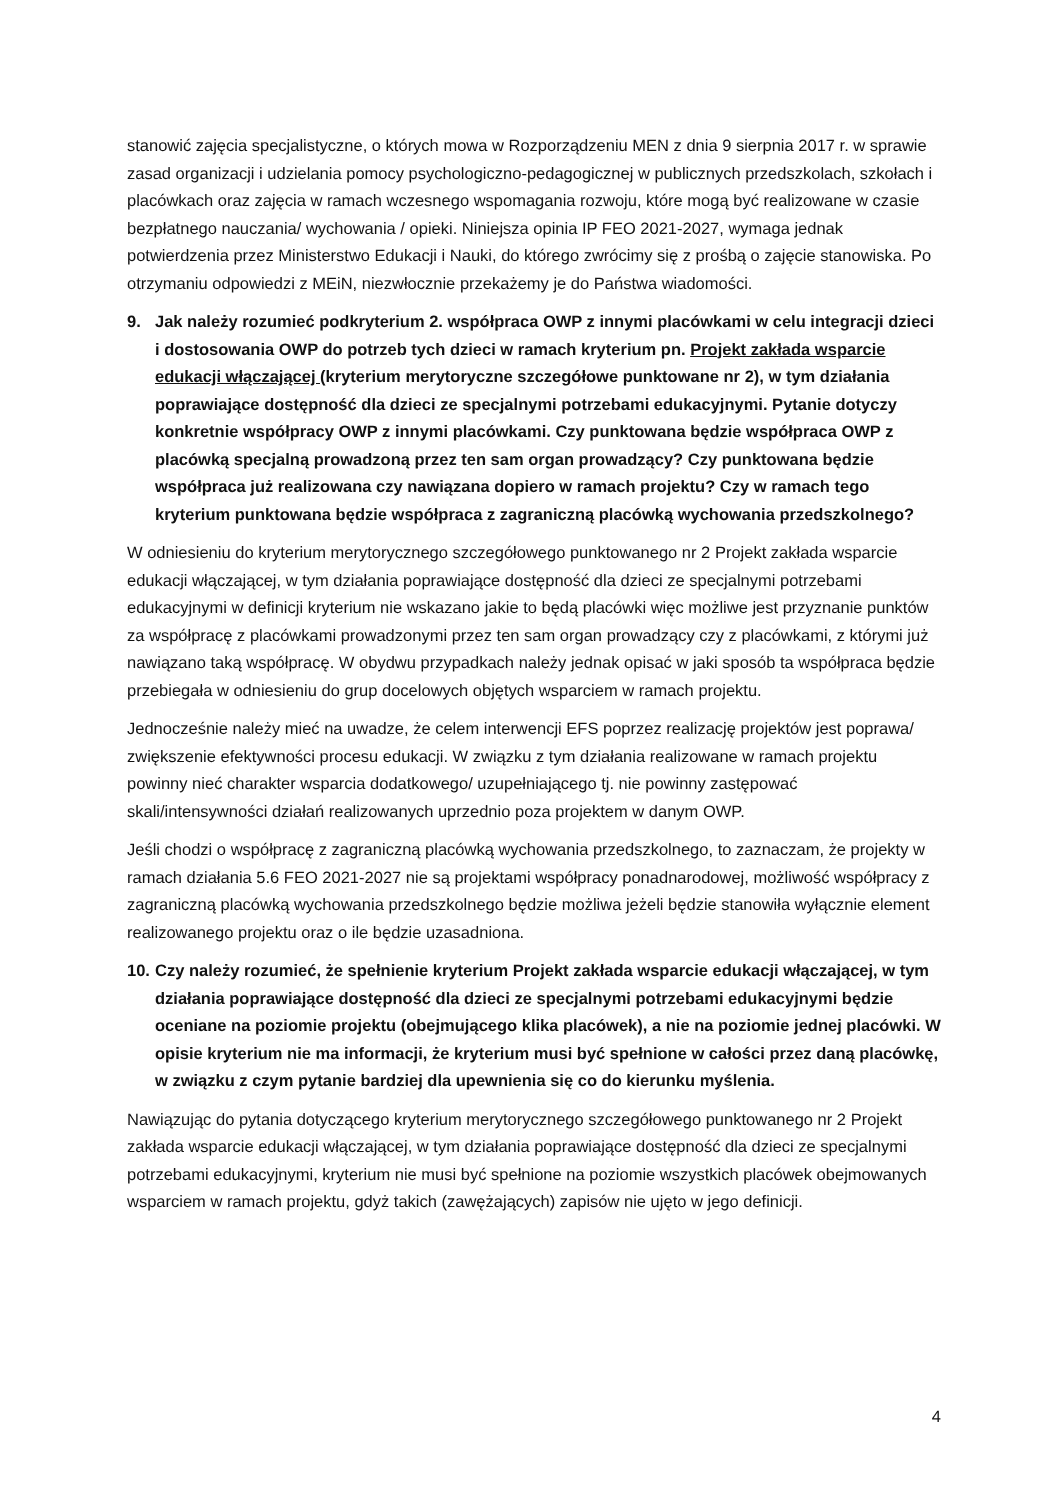stanowić zajęcia specjalistyczne, o których mowa w Rozporządzeniu MEN z dnia 9 sierpnia 2017 r. w sprawie zasad organizacji i udzielania pomocy psychologiczno-pedagogicznej w publicznych przedszkolach, szkołach i placówkach oraz zajęcia w ramach wczesnego wspomagania rozwoju, które mogą być realizowane w czasie bezpłatnego nauczania/ wychowania / opieki. Niniejsza opinia IP FEO 2021-2027, wymaga jednak potwierdzenia przez Ministerstwo Edukacji i Nauki, do którego zwrócimy się z prośbą o zajęcie stanowiska. Po otrzymaniu odpowiedzi z MEiN, niezwłocznie przekażemy je do Państwa wiadomości.
9. Jak należy rozumieć podkryterium 2. współpraca OWP z innymi placówkami w celu integracji dzieci i dostosowania OWP do potrzeb tych dzieci w ramach kryterium pn. Projekt zakłada wsparcie edukacji włączającej (kryterium merytoryczne szczegółowe punktowane nr 2), w tym działania poprawiające dostępność dla dzieci ze specjalnymi potrzebami edukacyjnymi. Pytanie dotyczy konkretnie współpracy OWP z innymi placówkami. Czy punktowana będzie współpraca OWP z placówką specjalną prowadzoną przez ten sam organ prowadzący? Czy punktowana będzie współpraca już realizowana czy nawiązana dopiero w ramach projektu? Czy w ramach tego kryterium punktowana będzie współpraca z zagraniczną placówką wychowania przedszkolnego?
W odniesieniu do kryterium merytorycznego szczegółowego punktowanego nr 2 Projekt zakłada wsparcie edukacji włączającej, w tym działania poprawiające dostępność dla dzieci ze specjalnymi potrzebami edukacyjnymi w definicji kryterium nie wskazano jakie to będą placówki więc możliwe jest przyznanie punktów za współpracę z placówkami prowadzonymi przez ten sam organ prowadzący czy z placówkami, z którymi już nawiązano taką współpracę. W obydwu przypadkach należy jednak opisać w jaki sposób ta współpraca będzie przebiegała w odniesieniu do grup docelowych objętych wsparciem w ramach projektu.
Jednocześnie należy mieć na uwadze, że celem interwencji EFS poprzez realizację projektów jest poprawa/ zwiększenie efektywności procesu edukacji. W związku z tym działania realizowane w ramach projektu powinny nieć charakter wsparcia dodatkowego/ uzupełniającego tj. nie powinny zastępować skali/intensywności działań realizowanych uprzednio poza projektem w danym OWP.
Jeśli chodzi o współpracę z zagraniczną placówką wychowania przedszkolnego, to zaznaczam, że projekty w ramach działania 5.6 FEO 2021-2027 nie są projektami współpracy ponadnarodowej, możliwość współpracy z zagraniczną placówką wychowania przedszkolnego będzie możliwa jeżeli będzie stanowiła wyłącznie element realizowanego projektu oraz o ile będzie uzasadniona.
10. Czy należy rozumieć, że spełnienie kryterium Projekt zakłada wsparcie edukacji włączającej, w tym działania poprawiające dostępność dla dzieci ze specjalnymi potrzebami edukacyjnymi będzie oceniane na poziomie projektu (obejmującego klika placówek), a nie na poziomie jednej placówki. W opisie kryterium nie ma informacji, że kryterium musi być spełnione w całości przez daną placówkę, w związku z czym pytanie bardziej dla upewnienia się co do kierunku myślenia.
Nawiązując do pytania dotyczącego kryterium merytorycznego szczegółowego punktowanego nr 2 Projekt zakłada wsparcie edukacji włączającej, w tym działania poprawiające dostępność dla dzieci ze specjalnymi potrzebami edukacyjnymi, kryterium nie musi być spełnione na poziomie wszystkich placówek obejmowanych wsparciem w ramach projektu, gdyż takich (zawężających) zapisów nie ujęto w jego definicji.
4